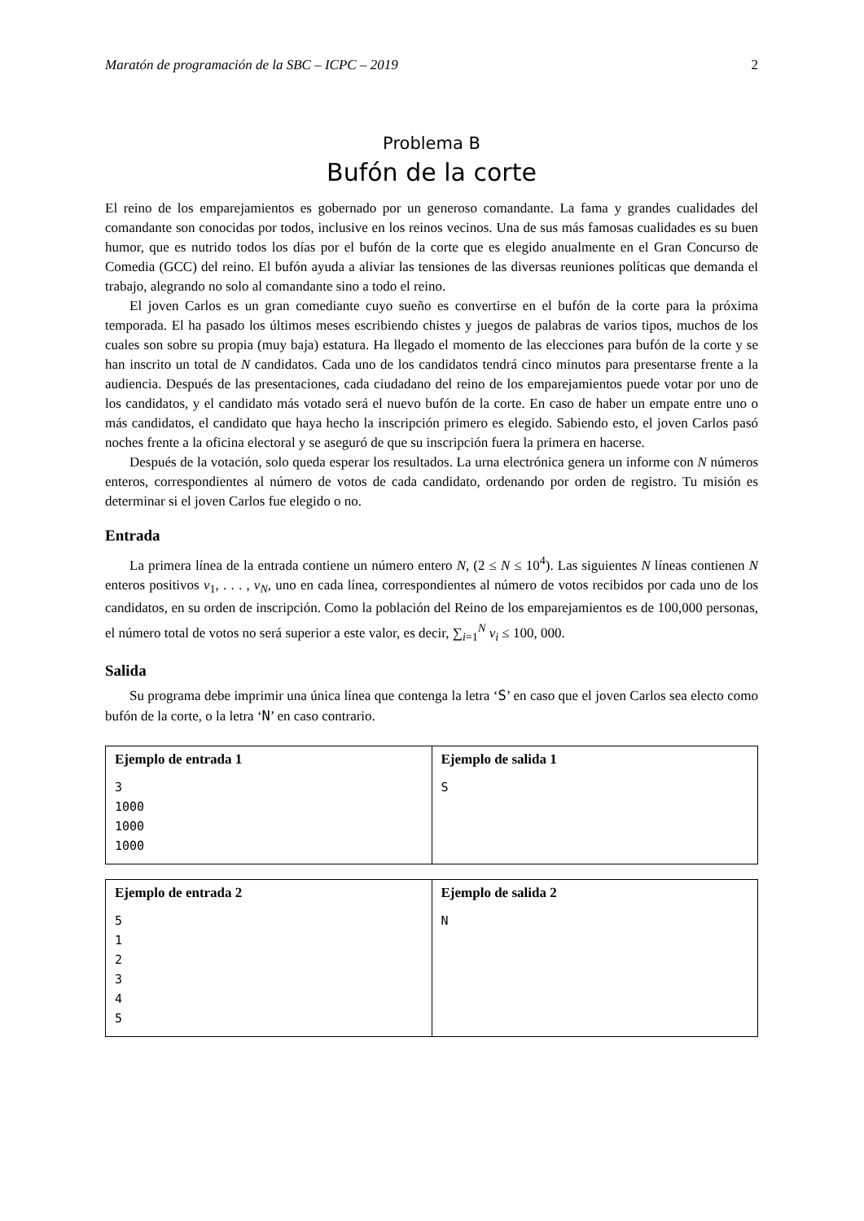Maratón de programación de la SBC – ICPC – 2019 2
Problema B
Bufón de la corte
El reino de los emparejamientos es gobernado por un generoso comandante. La fama y grandes cualidades del comandante son conocidas por todos, inclusive en los reinos vecinos. Una de sus más famosas cualidades es su buen humor, que es nutrido todos los días por el bufón de la corte que es elegido anualmente en el Gran Concurso de Comedia (GCC) del reino. El bufón ayuda a aliviar las tensiones de las diversas reuniones políticas que demanda el trabajo, alegrando no solo al comandante sino a todo el reino.
El joven Carlos es un gran comediante cuyo sueño es convertirse en el bufón de la corte para la próxima temporada. El ha pasado los últimos meses escribiendo chistes y juegos de palabras de varios tipos, muchos de los cuales son sobre su propia (muy baja) estatura. Ha llegado el momento de las elecciones para bufón de la corte y se han inscrito un total de N candidatos. Cada uno de los candidatos tendrá cinco minutos para presentarse frente a la audiencia. Después de las presentaciones, cada ciudadano del reino de los emparejamientos puede votar por uno de los candidatos, y el candidato más votado será el nuevo bufón de la corte. En caso de haber un empate entre uno o más candidatos, el candidato que haya hecho la inscripción primero es elegido. Sabiendo esto, el joven Carlos pasó noches frente a la oficina electoral y se aseguró de que su inscripción fuera la primera en hacerse.
Después de la votación, solo queda esperar los resultados. La urna electrónica genera un informe con N números enteros, correspondientes al número de votos de cada candidato, ordenando por orden de registro. Tu misión es determinar si el joven Carlos fue elegido o no.
Entrada
La primera línea de la entrada contiene un número entero N, (2 ≤ N ≤ 10<sup>4</sup>). Las siguientes N líneas contienen N enteros positivos v<sub>1</sub>, . . . , v<sub>N</sub>, uno en cada línea, correspondientes al número de votos recibidos por cada uno de los candidatos, en su orden de inscripción. Como la población del Reino de los emparejamientos es de 100,000 personas, el número total de votos no será superior a este valor, es decir, ∑<sub>i=1</sub><sup>N</sup> v<sub>i</sub> ≤ 100, 000.
Salida
Su programa debe imprimir una única línea que contenga la letra ‘S’ en caso que el joven Carlos sea electo como bufón de la corte, o la letra ‘N’ en caso contrario.
| Ejemplo de entrada 1 3 1000 1000 1000 | Ejemplo de salida 1 S |
| Ejemplo de entrada 2 5 1 2 3 4 5 | Ejemplo de salida 2 N |